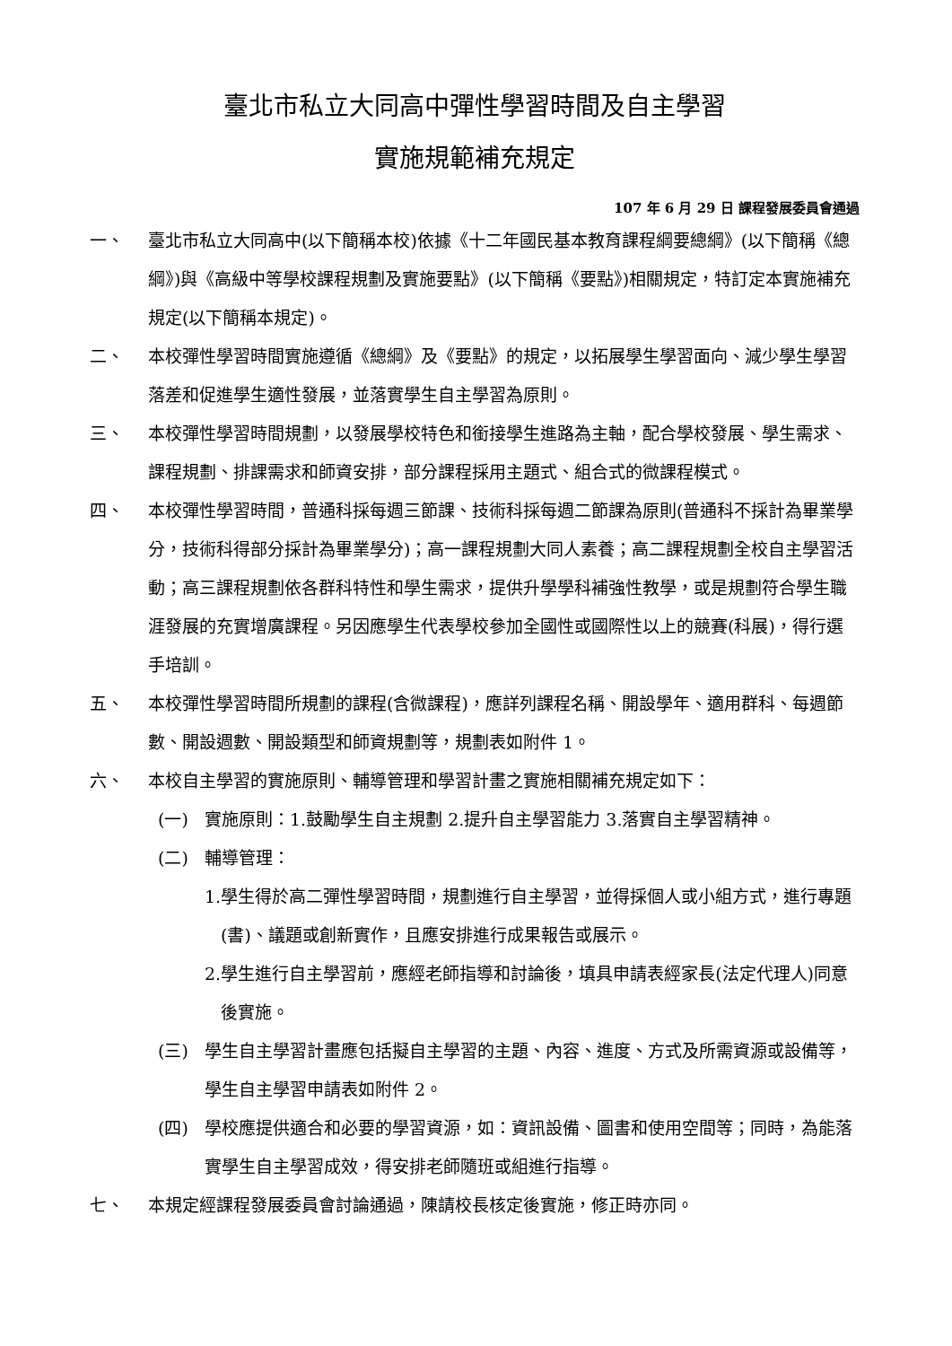臺北市私立大同高中彈性學習時間及自主學習
實施規範補充規定
107 年 6 月 29 日 課程發展委員會通過
一、 臺北市私立大同高中(以下簡稱本校)依據《十二年國民基本教育課程綱要總綱》(以下簡稱《總綱》)與《高級中等學校課程規劃及實施要點》(以下簡稱《要點》)相關規定，特訂定本實施補充規定(以下簡稱本規定)。
二、 本校彈性學習時間實施遵循《總綱》及《要點》的規定，以拓展學生學習面向、減少學生學習落差和促進學生適性發展，並落實學生自主學習為原則。
三、 本校彈性學習時間規劃，以發展學校特色和銜接學生進路為主軸，配合學校發展、學生需求、課程規劃、排課需求和師資安排，部分課程採用主題式、組合式的微課程模式。
四、 本校彈性學習時間，普通科採每週三節課、技術科採每週二節課為原則(普通科不採計為畢業學分，技術科得部分採計為畢業學分)；高一課程規劃大同人素養；高二課程規劃全校自主學習活動；高三課程規劃依各群科特性和學生需求，提供升學學科補強性教學，或是規劃符合學生職涯發展的充實增廣課程。另因應學生代表學校參加全國性或國際性以上的競賽(科展)，得行選手培訓。
五、 本校彈性學習時間所規劃的課程(含微課程)，應詳列課程名稱、開設學年、適用群科、每週節數、開設週數、開設類型和師資規劃等，規劃表如附件 1。
六、 本校自主學習的實施原則、輔導管理和學習計畫之實施相關補充規定如下：
(一) 實施原則：1.鼓勵學生自主規劃 2.提升自主學習能力 3.落實自主學習精神。
(二) 輔導管理：
1.學生得於高二彈性學習時間，規劃進行自主學習，並得採個人或小組方式，進行專題(書)、議題或創新實作，且應安排進行成果報告或展示。
2.學生進行自主學習前，應經老師指導和討論後，填具申請表經家長(法定代理人)同意後實施。
(三) 學生自主學習計畫應包括擬自主學習的主題、內容、進度、方式及所需資源或設備等，學生自主學習申請表如附件 2。
(四) 學校應提供適合和必要的學習資源，如：資訊設備、圖書和使用空間等；同時，為能落實學生自主學習成效，得安排老師隨班或組進行指導。
七、 本規定經課程發展委員會討論通過，陳請校長核定後實施，修正時亦同。